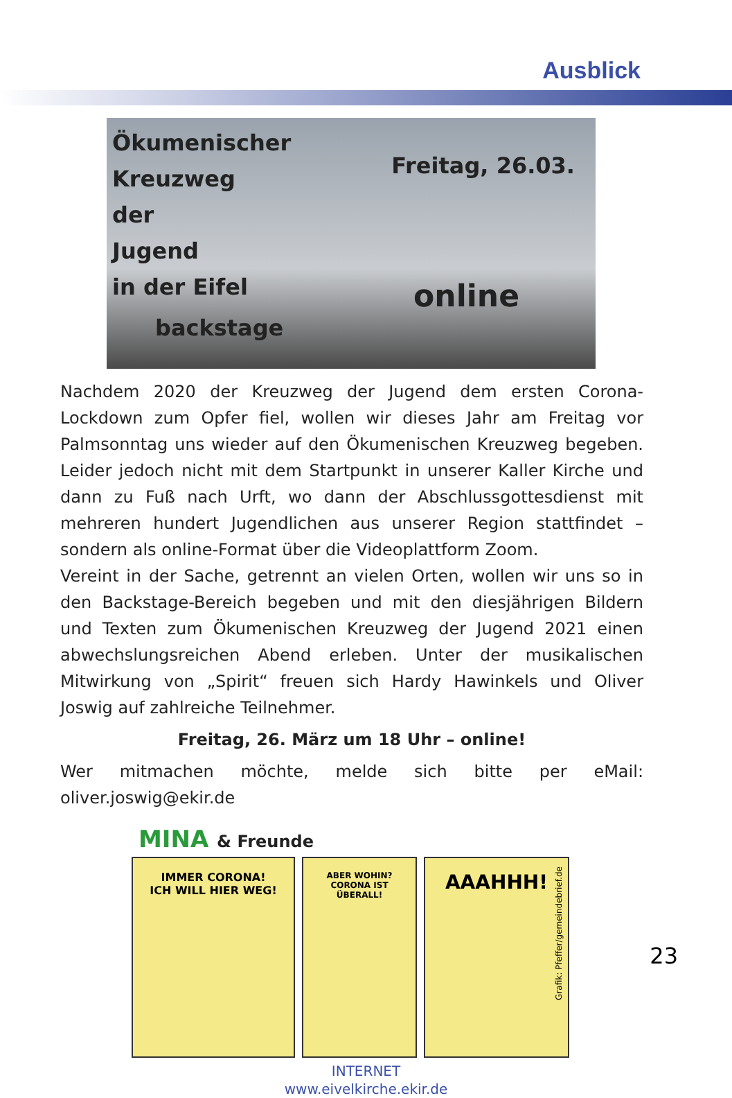Ausblick
Ökumenischer
Kreuzweg
der
Jugend
in der Eifel
Freitag, 26.03.
backstage
online
Nachdem 2020 der Kreuzweg der Jugend dem ersten Corona-Lockdown zum Opfer fiel, wollen wir dieses Jahr am Freitag vor Palmsonntag uns wieder auf den Ökumenischen Kreuzweg begeben. Leider jedoch nicht mit dem Startpunkt in unserer Kaller Kirche und dann zu Fuß nach Urft, wo dann der Abschlussgottesdienst mit mehreren hundert Jugendlichen aus unserer Region stattfindet – sondern als online-Format über die Videoplattform Zoom.
Vereint in der Sache, getrennt an vielen Orten, wollen wir uns so in den Backstage-Bereich begeben und mit den diesjährigen Bildern und Texten zum Ökumenischen Kreuzweg der Jugend 2021 einen abwechslungsreichen Abend erleben. Unter der musikalischen Mitwirkung von „Spirit“ freuen sich Hardy Hawinkels und Oliver Joswig auf zahlreiche Teilnehmer.
Freitag, 26. März um 18 Uhr – online!
Wer mitmachen möchte, melde sich bitte per eMail: oliver.joswig@ekir.de
MINA & Freunde
IMMER CORONA!
ICH WILL HIER WEG!
ABER WOHIN?
CORONA IST
ÜBERALL!
AAAHHH!
Grafik: Pfeffer/gemeindebrief.de
23
INTERNET
www.eivelkirche.ekir.de